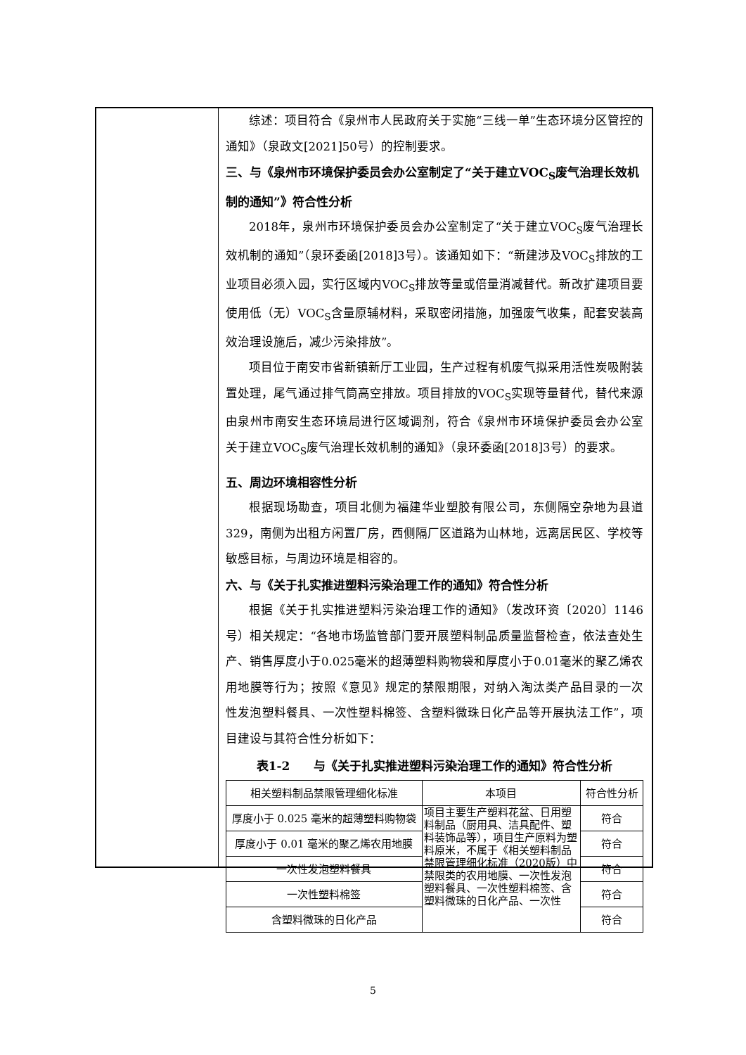综述：项目符合《泉州市人民政府关于实施“三线一单”生态环境分区管控的通知》（泉政文[2021]50号）的控制要求。
三、与《泉州市环境保护委员会办公室制定了“关于建立VOC<sub>S</sub>废气治理长效机制的通知”》符合性分析
2018年，泉州市环境保护委员会办公室制定了“关于建立VOC<sub>S</sub>废气治理长效机制的通知”（泉环委函[2018]3号）。该通知如下：“新建涉及VOC<sub>S</sub>排放的工业项目必须入园，实行区域内VOC<sub>S</sub>排放等量或倍量消减替代。新改扩建项目要使用低（无）VOC<sub>S</sub>含量原辅材料，采取密闭措施，加强废气收集，配套安装高效治理设施后，减少污染排放”。
项目位于南安市省新镇新厅工业园，生产过程有机废气拟采用活性炭吸附装置处理，尾气通过排气筒高空排放。项目排放的VOC<sub>S</sub>实现等量替代，替代来源由泉州市南安生态环境局进行区域调剂，符合《泉州市环境保护委员会办公室关于建立VOC<sub>S</sub>废气治理长效机制的通知》（泉环委函[2018]3号）的要求。
五、周边环境相容性分析
根据现场勘查，项目北侧为福建华业塑胶有限公司，东侧隔空杂地为县道329，南侧为出租方闲置厂房，西侧隔厂区道路为山林地，远离居民区、学校等敏感目标，与周边环境是相容的。
六、与《关于扎实推进塑料污染治理工作的通知》符合性分析
根据《关于扎实推进塑料污染治理工作的通知》（发改环资〔2020〕1146号）相关规定：“各地市场监管部门要开展塑料制品质量监督检查，依法查处生产、销售厚度小于0.025毫米的超薄塑料购物袋和厚度小于0.01毫米的聚乙烯农用地膜等行为；按照《意见》规定的禁限期限，对纳入淘汰类产品目录的一次性发泡塑料餐具、一次性塑料棉签、含塑料微珠日化产品等开展执法工作”，项目建设与其符合性分析如下：
表1-2　　与《关于扎实推进塑料污染治理工作的通知》符合性分析
| 相关塑料制品禁限管理细化标准 | 本项目 | 符合性分析 |
| --- | --- | --- |
| 厚度小于 0.025 毫米的超薄塑料购物袋 | 项目主要生产塑料花盆、日用塑料制品（厨用具、洁具配件、塑料装饰品等），项目生产原料为塑料原米，不属于《相关塑料制品禁限管理细化标准（2020版）中禁限类的农用地膜、一次性发泡塑料餐具、一次性塑料棉签、含塑料微珠的日化产品、一次性 | 符合 |
| 厚度小于 0.01 毫米的聚乙烯农用地膜 | | 符合 |
| 一次性发泡塑料餐具 | | 符合 |
| 一次性塑料棉签 | | 符合 |
| 含塑料微珠的日化产品 | | 符合 |
5